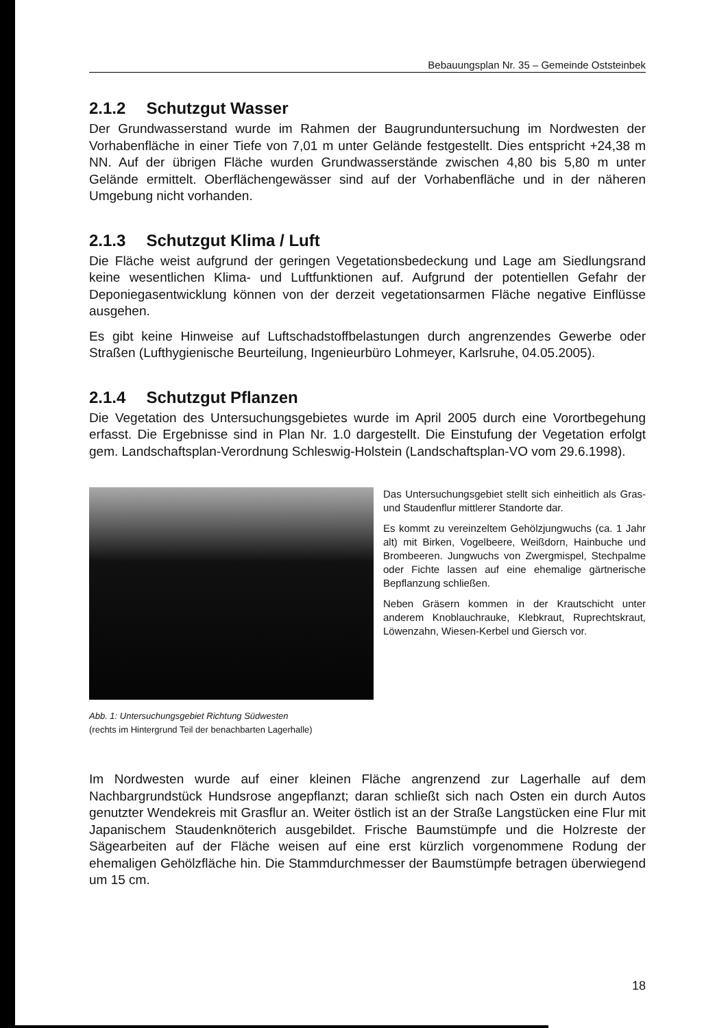Bebauungsplan Nr. 35 – Gemeinde Oststeinbek
2.1.2 Schutzgut Wasser
Der Grundwasserstand wurde im Rahmen der Baugrunduntersuchung im Nordwesten der Vorhabenfläche in einer Tiefe von 7,01 m unter Gelände festgestellt. Dies entspricht +24,38 m NN. Auf der übrigen Fläche wurden Grundwasserstände zwischen 4,80 bis 5,80 m unter Gelände ermittelt. Oberflächengewässer sind auf der Vorhabenfläche und in der näheren Umgebung nicht vorhanden.
2.1.3 Schutzgut Klima / Luft
Die Fläche weist aufgrund der geringen Vegetationsbedeckung und Lage am Siedlungsrand keine wesentlichen Klima- und Luftfunktionen auf. Aufgrund der potentiellen Gefahr der Deponiegasentwicklung können von der derzeit vegetationsarmen Fläche negative Einflüsse ausgehen.
Es gibt keine Hinweise auf Luftschadstoffbelastungen durch angrenzendes Gewerbe oder Straßen (Lufthygienische Beurteilung, Ingenieurbüro Lohmeyer, Karlsruhe, 04.05.2005).
2.1.4 Schutzgut Pflanzen
Die Vegetation des Untersuchungsgebietes wurde im April 2005 durch eine Vorortbegehung erfasst. Die Ergebnisse sind in Plan Nr. 1.0 dargestellt. Die Einstufung der Vegetation erfolgt gem. Landschaftsplan-Verordnung Schleswig-Holstein (Landschaftsplan-VO vom 29.6.1998).
Das Untersuchungsgebiet stellt sich einheitlich als Gras- und Staudenflur mittlerer Standorte dar.
Es kommt zu vereinzeltem Gehölzjungwuchs (ca. 1 Jahr alt) mit Birken, Vogelbeere, Weißdorn, Hainbuche und Brombeeren. Jungwuchs von Zwergmispel, Stechpalme oder Fichte lassen auf eine ehemalige gärtnerische Bepflanzung schließen.
Neben Gräsern kommen in der Krautschicht unter anderem Knoblauchrauke, Klebkraut, Ruprechtskraut, Löwenzahn, Wiesen-Kerbel und Giersch vor.
Abb. 1: Untersuchungsgebiet Richtung Südwesten
(rechts im Hintergrund Teil der benachbarten Lagerhalle)
Im Nordwesten wurde auf einer kleinen Fläche angrenzend zur Lagerhalle auf dem Nachbargrundstück Hundsrose angepflanzt; daran schließt sich nach Osten ein durch Autos genutzter Wendekreis mit Grasflur an. Weiter östlich ist an der Straße Langstücken eine Flur mit Japanischem Staudenknöterich ausgebildet. Frische Baumstümpfe und die Holzreste der Sägearbeiten auf der Fläche weisen auf eine erst kürzlich vorgenommene Rodung der ehemaligen Gehölzfläche hin. Die Stammdurchmesser der Baumstümpfe betragen überwiegend um 15 cm.
18